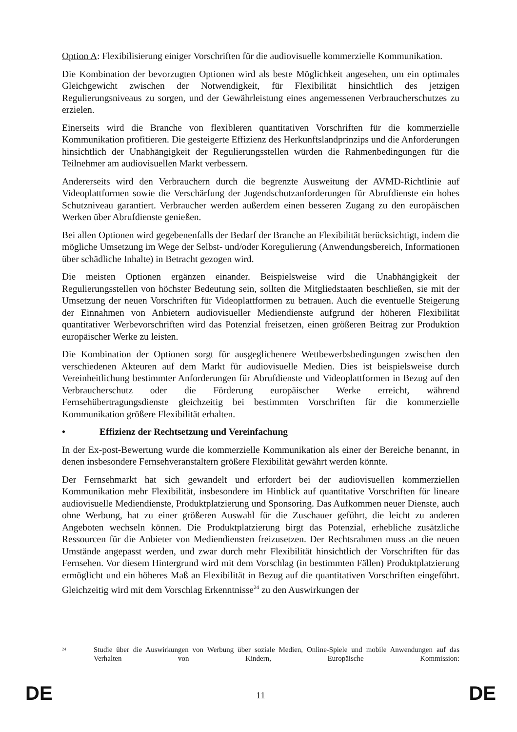Option A: Flexibilisierung einiger Vorschriften für die audiovisuelle kommerzielle Kommunikation.
Die Kombination der bevorzugten Optionen wird als beste Möglichkeit angesehen, um ein optimales Gleichgewicht zwischen der Notwendigkeit, für Flexibilität hinsichtlich des jetzigen Regulierungsniveaus zu sorgen, und der Gewährleistung eines angemessenen Verbraucherschutzes zu erzielen.
Einerseits wird die Branche von flexibleren quantitativen Vorschriften für die kommerzielle Kommunikation profitieren. Die gesteigerte Effizienz des Herkunftslandprinzips und die Anforderungen hinsichtlich der Unabhängigkeit der Regulierungsstellen würden die Rahmenbedingungen für die Teilnehmer am audiovisuellen Markt verbessern.
Andererseits wird den Verbrauchern durch die begrenzte Ausweitung der AVMD-Richtlinie auf Videoplattformen sowie die Verschärfung der Jugendschutzanforderungen für Abrufdienste ein hohes Schutzniveau garantiert. Verbraucher werden außerdem einen besseren Zugang zu den europäischen Werken über Abrufdienste genießen.
Bei allen Optionen wird gegebenenfalls der Bedarf der Branche an Flexibilität berücksichtigt, indem die mögliche Umsetzung im Wege der Selbst- und/oder Koregulierung (Anwendungsbereich, Informationen über schädliche Inhalte) in Betracht gezogen wird.
Die meisten Optionen ergänzen einander. Beispielsweise wird die Unabhängigkeit der Regulierungsstellen von höchster Bedeutung sein, sollten die Mitgliedstaaten beschließen, sie mit der Umsetzung der neuen Vorschriften für Videoplattformen zu betrauen. Auch die eventuelle Steigerung der Einnahmen von Anbietern audiovisueller Mediendienste aufgrund der höheren Flexibilität quantitativer Werbevorschriften wird das Potenzial freisetzen, einen größeren Beitrag zur Produktion europäischer Werke zu leisten.
Die Kombination der Optionen sorgt für ausgeglichenere Wettbewerbsbedingungen zwischen den verschiedenen Akteuren auf dem Markt für audiovisuelle Medien. Dies ist beispielsweise durch Vereinheitlichung bestimmter Anforderungen für Abrufdienste und Videoplattformen in Bezug auf den Verbraucherschutz oder die Förderung europäischer Werke erreicht, während Fernsehübertragungsdienste gleichzeitig bei bestimmten Vorschriften für die kommerzielle Kommunikation größere Flexibilität erhalten.
• Effizienz der Rechtsetzung und Vereinfachung
In der Ex-post-Bewertung wurde die kommerzielle Kommunikation als einer der Bereiche benannt, in denen insbesondere Fernsehveranstaltern größere Flexibilität gewährt werden könnte.
Der Fernsehmarkt hat sich gewandelt und erfordert bei der audiovisuellen kommerziellen Kommunikation mehr Flexibilität, insbesondere im Hinblick auf quantitative Vorschriften für lineare audiovisuelle Mediendienste, Produktplatzierung und Sponsoring. Das Aufkommen neuer Dienste, auch ohne Werbung, hat zu einer größeren Auswahl für die Zuschauer geführt, die leicht zu anderen Angeboten wechseln können. Die Produktplatzierung birgt das Potenzial, erhebliche zusätzliche Ressourcen für die Anbieter von Mediendiensten freizusetzen. Der Rechtsrahmen muss an die neuen Umstände angepasst werden, und zwar durch mehr Flexibilität hinsichtlich der Vorschriften für das Fernsehen. Vor diesem Hintergrund wird mit dem Vorschlag (in bestimmten Fällen) Produktplatzierung ermöglicht und ein höheres Maß an Flexibilität in Bezug auf die quantitativen Vorschriften eingeführt. Gleichzeitig wird mit dem Vorschlag Erkenntnisse<sup>24</sup> zu den Auswirkungen der
<sup>24</sup>
Studie über die Auswirkungen von Werbung über soziale Medien, Online-Spiele und mobile Anwendungen auf das Verhalten von Kindern, Europäische Kommission:
DE
11
DE